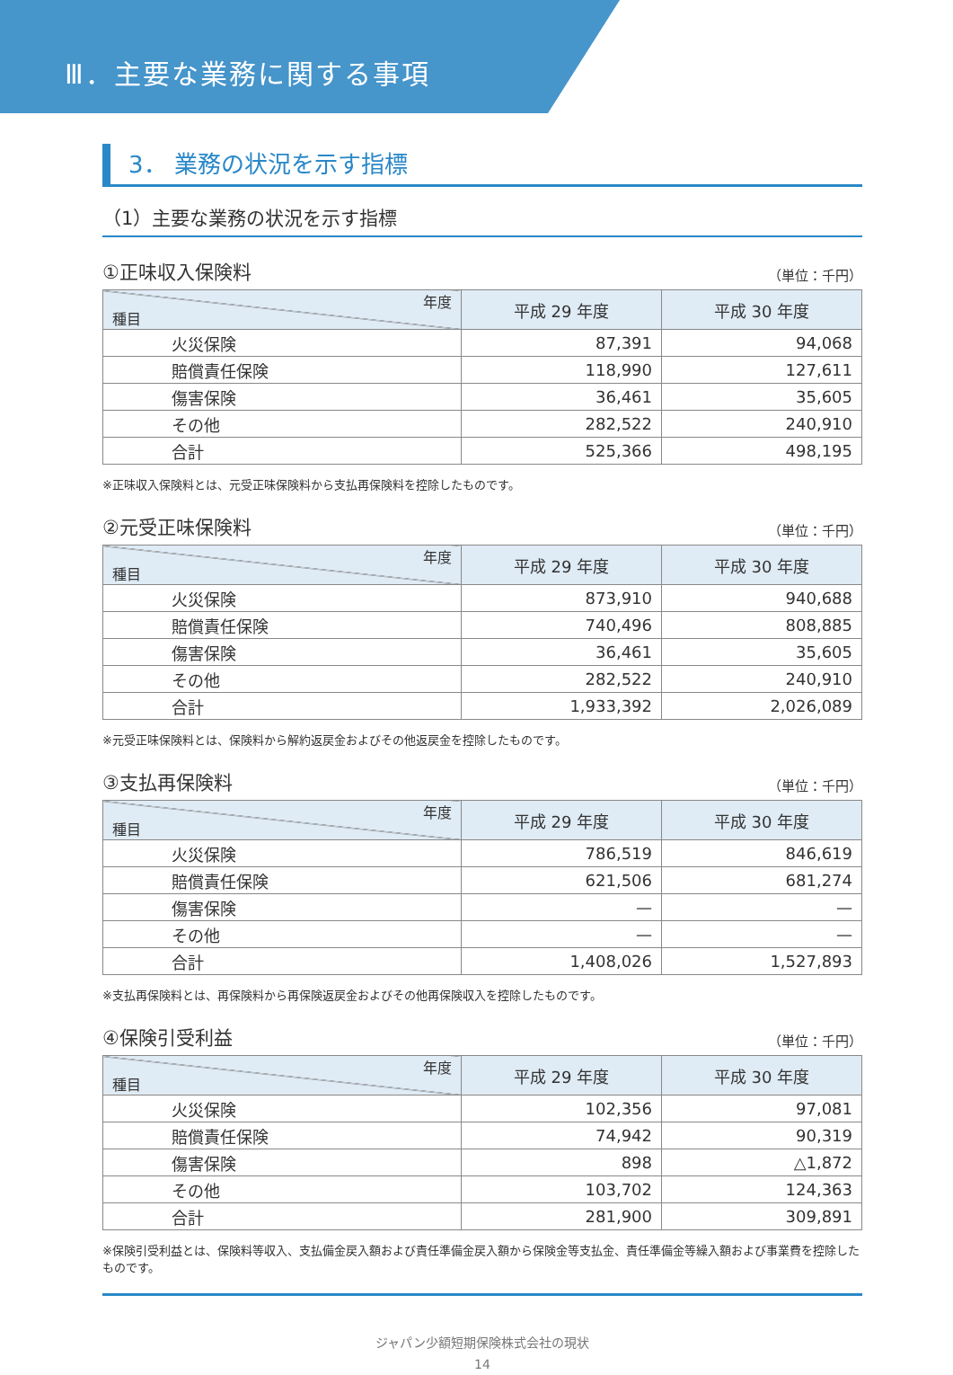Ⅲ．主要な業務に関する事項
3． 業務の状況を示す指標
（1）主要な業務の状況を示す指標
①正味収入保険料 （単位：千円）
| 年度 種目 | 平成 29 年度 | 平成 30 年度 |
| --- | --- | --- |
| 火災保険 | 87,391 | 94,068 |
| 賠償責任保険 | 118,990 | 127,611 |
| 傷害保険 | 36,461 | 35,605 |
| その他 | 282,522 | 240,910 |
| 合計 | 525,366 | 498,195 |
※正味収入保険料とは、元受正味保険料から支払再保険料を控除したものです。
②元受正味保険料 （単位：千円）
| 年度 種目 | 平成 29 年度 | 平成 30 年度 |
| --- | --- | --- |
| 火災保険 | 873,910 | 940,688 |
| 賠償責任保険 | 740,496 | 808,885 |
| 傷害保険 | 36,461 | 35,605 |
| その他 | 282,522 | 240,910 |
| 合計 | 1,933,392 | 2,026,089 |
※元受正味保険料とは、保険料から解約返戻金およびその他返戻金を控除したものです。
③支払再保険料 （単位：千円）
| 年度 種目 | 平成 29 年度 | 平成 30 年度 |
| --- | --- | --- |
| 火災保険 | 786,519 | 846,619 |
| 賠償責任保険 | 621,506 | 681,274 |
| 傷害保険 | — | — |
| その他 | — | — |
| 合計 | 1,408,026 | 1,527,893 |
※支払再保険料とは、再保険料から再保険返戻金およびその他再保険収入を控除したものです。
④保険引受利益 （単位：千円）
| 年度 種目 | 平成 29 年度 | 平成 30 年度 |
| --- | --- | --- |
| 火災保険 | 102,356 | 97,081 |
| 賠償責任保険 | 74,942 | 90,319 |
| 傷害保険 | 898 | △1,872 |
| その他 | 103,702 | 124,363 |
| 合計 | 281,900 | 309,891 |
※保険引受利益とは、保険料等収入、支払備金戻入額および責任準備金戻入額から保険金等支払金、責任準備金等繰入額および事業費を控除したものです。
ジャパン少額短期保険株式会社の現状
14